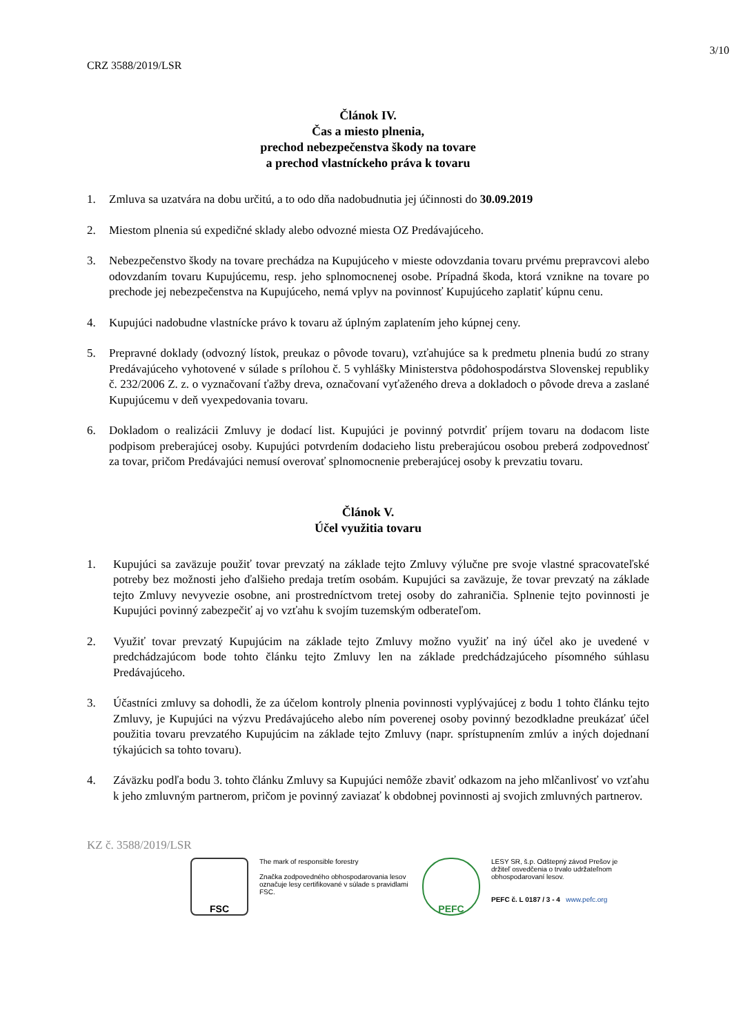3/10
CRZ 3588/2019/LSR
Článok IV.
Čas a miesto plnenia,
prechod nebezpečenstva škody na tovare
a prechod vlastníckeho práva k tovaru
1. Zmluva sa uzatvára na dobu určitú, a to odo dňa nadobudnutia jej účinnosti do 30.09.2019
2. Miestom plnenia sú expedičné sklady alebo odvozné miesta OZ Predávajúceho.
3. Nebezpečenstvo škody na tovare prechádza na Kupujúceho v mieste odovzdania tovaru prvému prepravcovi alebo odovzdaním tovaru Kupujúcemu, resp. jeho splnomocnenej osobe. Prípadná škoda, ktorá vznikne na tovare po prechode jej nebezpečenstva na Kupujúceho, nemá vplyv na povinnosť Kupujúceho zaplatiť kúpnu cenu.
4. Kupujúci nadobudne vlastnícke právo k tovaru až úplným zaplatením jeho kúpnej ceny.
5. Prepravné doklady (odvozný lístok, preukaz o pôvode tovaru), vzťahujúce sa k predmetu plnenia budú zo strany Predávajúceho vyhotovené v súlade s prílohou č. 5 vyhlášky Ministerstva pôdohospodárstva Slovenskej republiky č. 232/2006 Z. z. o vyznačovaní ťažby dreva, označovaní vyťaženého dreva a dokladoch o pôvode dreva a zaslané Kupujúcemu v deň vyexpedovania tovaru.
6. Dokladom o realizácii Zmluvy je dodací list. Kupujúci je povinný potvrdiť príjem tovaru na dodacom liste podpisom preberajúcej osoby. Kupujúci potvrdením dodacieho listu preberajúcou osobou preberá zodpovednosť za tovar, pričom Predávajúci nemusí overovať splnomocnenie preberajúcej osoby k prevzatiu tovaru.
Článok V.
Účel využitia tovaru
1. Kupujúci sa zaväzuje použiť tovar prevzatý na základe tejto Zmluvy výlučne pre svoje vlastné spracovateľské potreby bez možnosti jeho ďalšieho predaja tretím osobám. Kupujúci sa zaväzuje, že tovar prevzatý na základe tejto Zmluvy nevyvezie osobne, ani prostredníctvom tretej osoby do zahraničia. Splnenie tejto povinnosti je Kupujúci povinný zabezpečiť aj vo vzťahu k svojím tuzemským odberateľom.
2. Využiť tovar prevzatý Kupujúcim na základe tejto Zmluvy možno využiť na iný účel ako je uvedené v predchádzajúcom bode tohto článku tejto Zmluvy len na základe predchádzajúceho písomného súhlasu Predávajúceho.
3. Účastníci zmluvy sa dohodli, že za účelom kontroly plnenia povinnosti vyplývajúcej z bodu 1 tohto článku tejto Zmluvy, je Kupujúci na výzvu Predávajúceho alebo ním poverenej osoby povinný bezodkladne preukázať účel použitia tovaru prevzatého Kupujúcim na základe tejto Zmluvy (napr. sprístupnením zmlúv a iných dojednaní týkajúcich sa tohto tovaru).
4. Záväzku podľa bodu 3. tohto článku Zmluvy sa Kupujúci nemôže zbaviť odkazom na jeho mlčanlivosť vo vzťahu k jeho zmluvným partnerom, pričom je povinný zaviazať k obdobnej povinnosti aj svojich zmluvných partnerov.
KZ č. 3588/2019/LSR
FSC
The mark of responsible forestry
Značka zodpovedného obhospodarovania lesov označuje lesy certifikované v súlade s pravidlami FSC.
PEFC
LESY SR, š.p. Odštepný závod Prešov je držiteľ osvedčenia o trvalo udržateľnom obhospodarovaní lesov.
PEFC č. L 0187 / 3 - 4 www.pefc.org